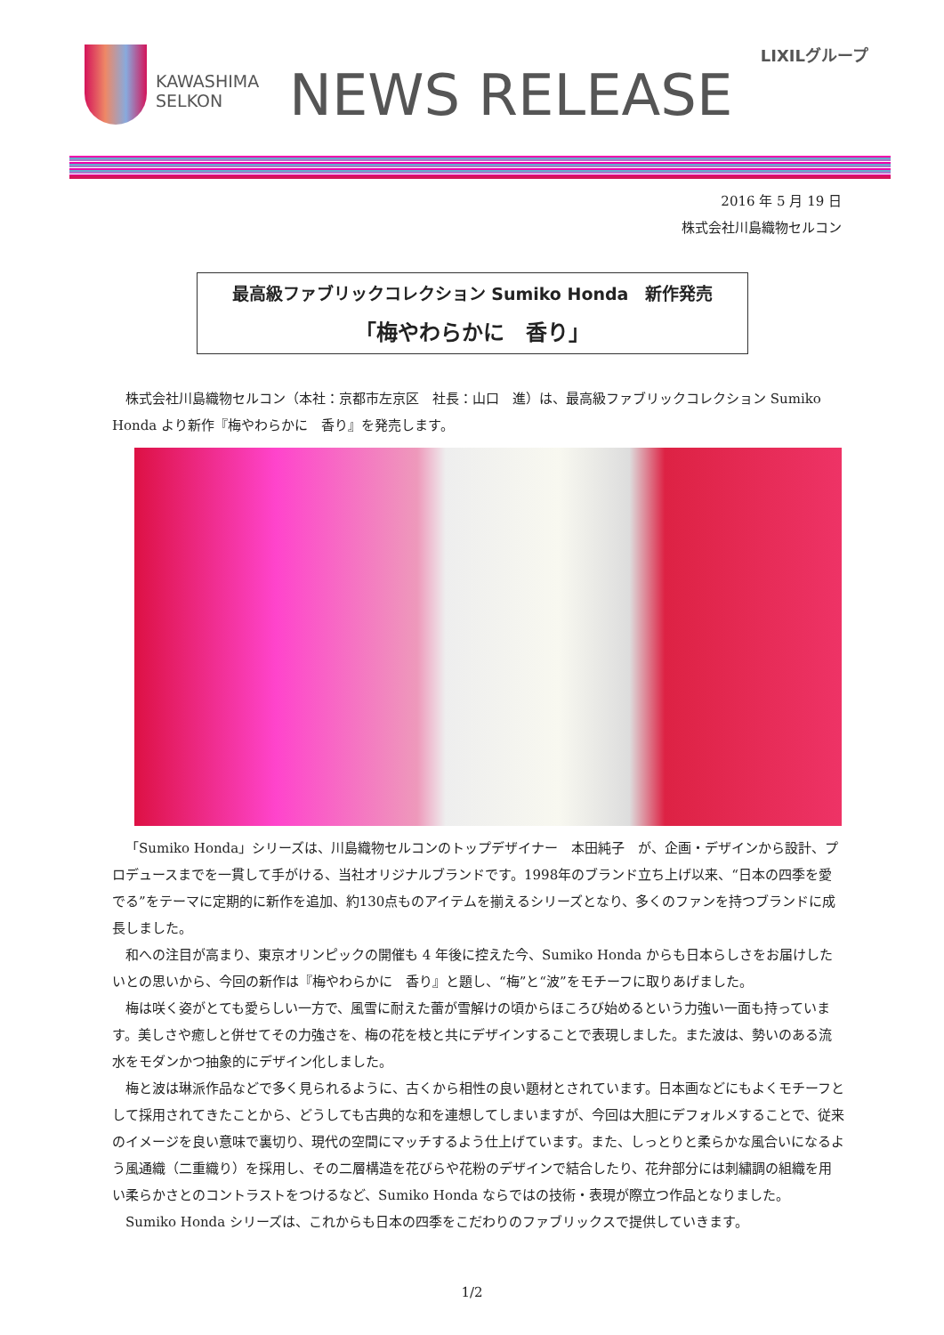KAWASHIMA
SELKON
NEWS RELEASE
LIXILグループ
2016 年 5 月 19 日
株式会社川島織物セルコン
最高級ファブリックコレクション Sumiko Honda　新作発売
「梅やわらかに　香り」
株式会社川島織物セルコン（本社：京都市左京区　社長：山口　進）は、最高級ファブリックコレクション Sumiko Honda より新作『梅やわらかに　香り』を発売します。
「Sumiko Honda」シリーズは、川島織物セルコンのトップデザイナー　本田純子　が、企画・デザインから設計、プロデュースまでを一貫して手がける、当社オリジナルブランドです。1998年のブランド立ち上げ以来、“日本の四季を愛でる”をテーマに定期的に新作を追加、約130点ものアイテムを揃えるシリーズとなり、多くのファンを持つブランドに成長しました。
和への注目が高まり、東京オリンピックの開催も 4 年後に控えた今、Sumiko Honda からも日本らしさをお届けしたいとの思いから、今回の新作は『梅やわらかに　香り』と題し、“梅”と“波”をモチーフに取りあげました。
梅は咲く姿がとても愛らしい一方で、風雪に耐えた蕾が雪解けの頃からほころび始めるという力強い一面も持っています。美しさや癒しと併せてその力強さを、梅の花を枝と共にデザインすることで表現しました。また波は、勢いのある流水をモダンかつ抽象的にデザイン化しました。
梅と波は琳派作品などで多く見られるように、古くから相性の良い題材とされています。日本画などにもよくモチーフとして採用されてきたことから、どうしても古典的な和を連想してしまいますが、今回は大胆にデフォルメすることで、従来のイメージを良い意味で裏切り、現代の空間にマッチするよう仕上げています。また、しっとりと柔らかな風合いになるよう風通織（二重織り）を採用し、その二層構造を花びらや花粉のデザインで結合したり、花弁部分には刺繍調の組織を用い柔らかさとのコントラストをつけるなど、Sumiko Honda ならではの技術・表現が際立つ作品となりました。
Sumiko Honda シリーズは、これからも日本の四季をこだわりのファブリックスで提供していきます。
1/2